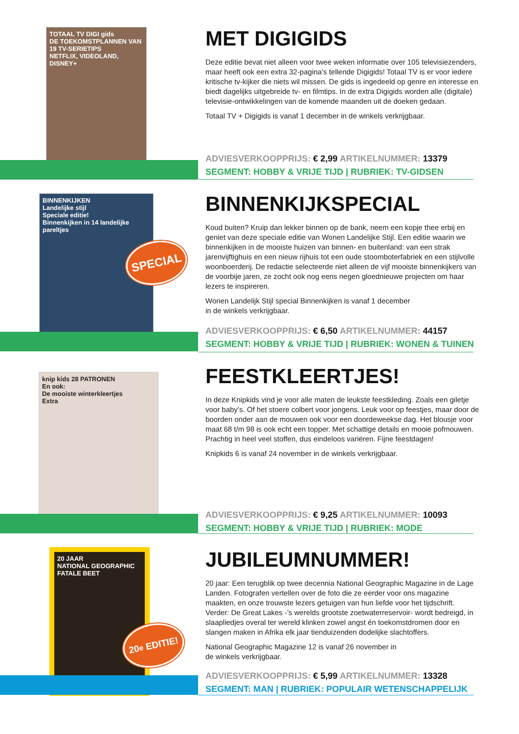TOTAAL TV DIGI gids
DE TOEKOMSTPLANNEN VAN
19 TV-SERIETIPS
NETFLIX, VIDEOLAND, DISNEY+
MET DIGIGIDS
Deze editie bevat niet alleen voor twee weken informatie over 105 televisiezenders, maar heeft ook een extra 32-pagina’s tellende Digigids! Totaal TV is er voor iedere kritische tv-kijker die niets wil missen. De gids is ingedeeld op genre en interesse en biedt dagelijks uitgebreide tv- en filmtips. In de extra Digigids worden alle (digitale) televisie-ontwikkelingen van de komende maanden uit de doeken gedaan.
Totaal TV + Digigids is vanaf 1 december in de winkels verkrijgbaar.
ADVIESVERKOOPPRIJS: € 2,99 ARTIKELNUMMER: 13379
SEGMENT: HOBBY & VRIJE TIJD | RUBRIEK: TV-GIDSEN
BINNENKIJKEN
Landelijke stijl
Speciale editie!
Binnenkijken in 14 landelijke pareltjes
SPECIAL
BINNENKIJKSPECIAL
Koud buiten? Kruip dan lekker binnen op de bank, neem een kopje thee erbij en geniet van deze speciale editie van Wonen Landelijke Stijl. Een editie waarin we binnenkijken in de mooiste huizen van binnen- en buitenland: van een strak jarenvijftighuis en een nieuw rijhuis tot een oude stoomboterfabriek en een stijlvolle woonboerderij. De redactie selecteerde niet alleen de vijf mooiste binnenkijkers van de voorbije jaren, ze zocht ook nog eens negen gloednieuwe projecten om haar lezers te inspireren.
Wonen Landelijk Stijl special Binnenkijken is vanaf 1 december
in de winkels verkrijgbaar.
ADVIESVERKOOPPRIJS: € 6,50 ARTIKELNUMMER: 44157
SEGMENT: HOBBY & VRIJE TIJD | RUBRIEK: WONEN & TUINEN
knip kids 28 PATRONEN
En ook:
De mooiste winterkleertjes
Extra
FEESTKLEERTJES!
In deze Knipkids vind je voor alle maten de leukste feestkleding. Zoals een giletje voor baby’s. Of het stoere colbert voor jongens. Leuk voor op feestjes, maar door de boorden onder aan de mouwen ook voor een doordeweekse dag. Het blousje voor maat 68 t/m 98 is ook echt een topper. Met schattige details en mooie pofmouwen. Prachtig in heel veel stoffen, dus eindeloos variëren. Fijne feestdagen!
Knipkids 6 is vanaf 24 november in de winkels verkrijgbaar.
ADVIESVERKOOPPRIJS: € 9,25 ARTIKELNUMMER: 10093
SEGMENT: HOBBY & VRIJE TIJD | RUBRIEK: MODE
20 JAAR
NATIONAL GEOGRAPHIC
FATALE BEET
20<sup>e</sup> EDITIE!
JUBILEUMNUMMER!
20 jaar: Een terugblik op twee decennia National Geographic Magazine in de Lage Landen. Fotografen vertellen over de foto die ze eerder voor ons magazine maakten, en onze trouwste lezers getuigen van hun liefde voor het tijdschrift. Verder: De Great Lakes -’s werelds grootste zoetwaterreservoir- wordt bedreigd, in slaapliedjes overal ter wereld klinken zowel angst én toekomstdromen door en slangen maken in Afrika elk jaar tienduizenden dodelijke slachtoffers.
National Geographic Magazine 12 is vanaf 26 november in
de winkels verkrijgbaar.
ADVIESVERKOOPPRIJS: € 5,99 ARTIKELNUMMER: 13328
SEGMENT: MAN | RUBRIEK: POPULAIR WETENSCHAPPELIJK